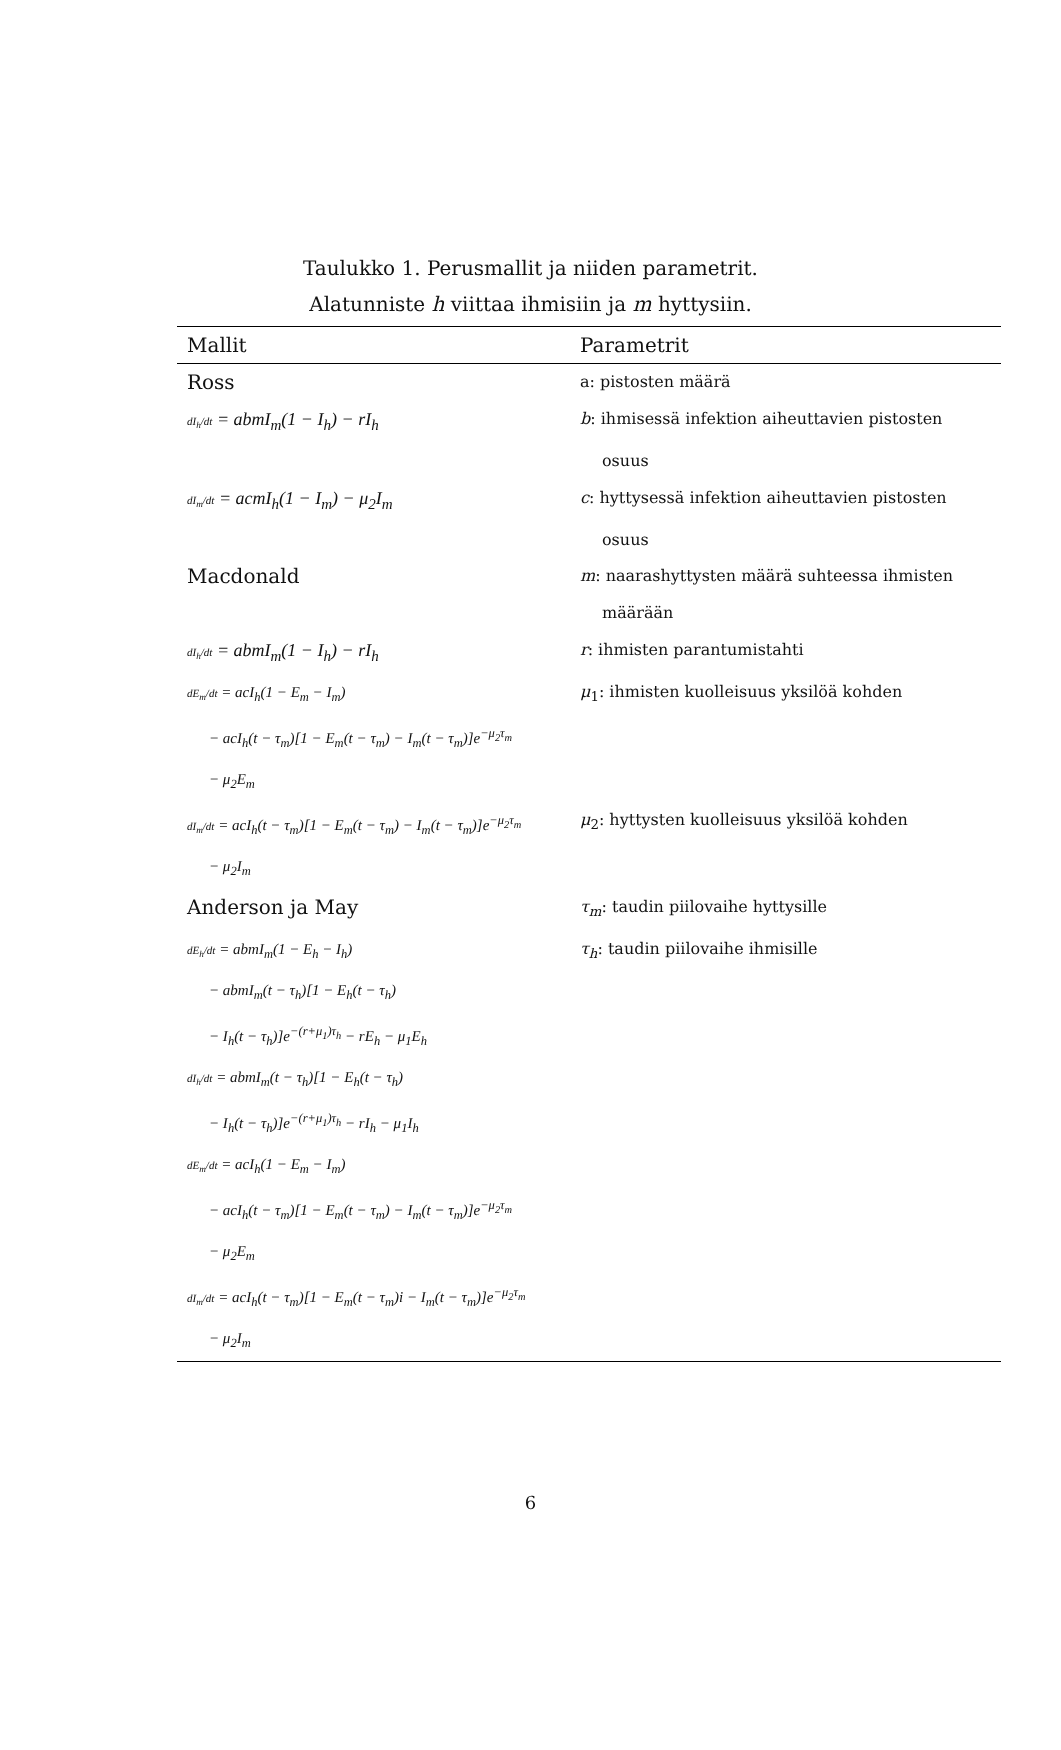Taulukko 1. Perusmallit ja niiden parametrit.
Alatunniste h viittaa ihmisiin ja m hyttysiin.
| Mallit | Parametrit |
| --- | --- |
| Ross | a: pistosten määrä |
| dI<sub>h</sub>/dt = abmI<sub>m</sub>(1 − I<sub>h</sub>) − rI<sub>h</sub> | b : ihmisessä infektion aiheuttavien pistosten |
| | osuus |
| dI<sub>m</sub>/dt = acmI<sub>h</sub>(1 − I<sub>m</sub>) − μ<sub>2</sub>I<sub>m</sub> | c : hyttysessä infektion aiheuttavien pistosten |
| | osuus |
| Macdonald | m : naarashyttysten määrä suhteessa ihmisten |
| | määrään |
| dI<sub>h</sub>/dt = abmI<sub>m</sub>(1 − I<sub>h</sub>) − rI<sub>h</sub> | r : ihmisten parantumistahti |
| dE<sub>m</sub>/dt = acI<sub>h</sub>(1 − E<sub>m</sub> − I<sub>m</sub>) | μ<sub>1</sub>: ihmisten kuolleisuus yksilöä kohden |
| − acI<sub>h</sub>(t − τ<sub>m</sub>)[1 − E<sub>m</sub>(t − τ<sub>m</sub>) − I<sub>m</sub>(t − τ<sub>m</sub>)]e<sup>−μ<sub>2</sub>τ<sub>m</sub></sup> | |
| − μ<sub>2</sub>E<sub>m</sub> | |
| dI<sub>m</sub>/dt = acI<sub>h</sub>(t − τ<sub>m</sub>)[1 − E<sub>m</sub>(t − τ<sub>m</sub>) − I<sub>m</sub>(t − τ<sub>m</sub>)]e<sup>−μ<sub>2</sub>τ<sub>m</sub></sup> | μ<sub>2</sub>: hyttysten kuolleisuus yksilöä kohden |
| − μ<sub>2</sub>I<sub>m</sub> | |
| Anderson ja May | τ<sub>m</sub> : taudin piilovaihe hyttysille |
| dE<sub>h</sub>/dt = abmI<sub>m</sub>(1 − E<sub>h</sub> − I<sub>h</sub>) | τ<sub>h</sub> : taudin piilovaihe ihmisille |
| − abmI<sub>m</sub>(t − τ<sub>h</sub>)[1 − E<sub>h</sub>(t − τ<sub>h</sub>) | |
| − I<sub>h</sub>(t − τ<sub>h</sub>)]e<sup>−(r+μ<sub>1</sub>)τ<sub>h</sub></sup> − rE<sub>h</sub> − μ<sub>1</sub>E<sub>h</sub> | |
| dI<sub>h</sub>/dt = abmI<sub>m</sub>(t − τ<sub>h</sub>)[1 − E<sub>h</sub>(t − τ<sub>h</sub>) | |
| − I<sub>h</sub>(t − τ<sub>h</sub>)]e<sup>−(r+μ<sub>1</sub>)τ<sub>h</sub></sup> − rI<sub>h</sub> − μ<sub>1</sub>I<sub>h</sub> | |
| dE<sub>m</sub>/dt = acI<sub>h</sub>(1 − E<sub>m</sub> − I<sub>m</sub>) | |
| − acI<sub>h</sub>(t − τ<sub>m</sub>)[1 − E<sub>m</sub>(t − τ<sub>m</sub>) − I<sub>m</sub>(t − τ<sub>m</sub>)]e<sup>−μ<sub>2</sub>τ<sub>m</sub></sup> | |
| − μ<sub>2</sub>E<sub>m</sub> | |
| dI<sub>m</sub>/dt = acI<sub>h</sub>(t − τ<sub>m</sub>)[1 − E<sub>m</sub>(t − τ<sub>m</sub>)i − I<sub>m</sub>(t − τ<sub>m</sub>)]e<sup>−μ<sub>2</sub>τ<sub>m</sub></sup> | |
| − μ<sub>2</sub>I<sub>m</sub> | |
6